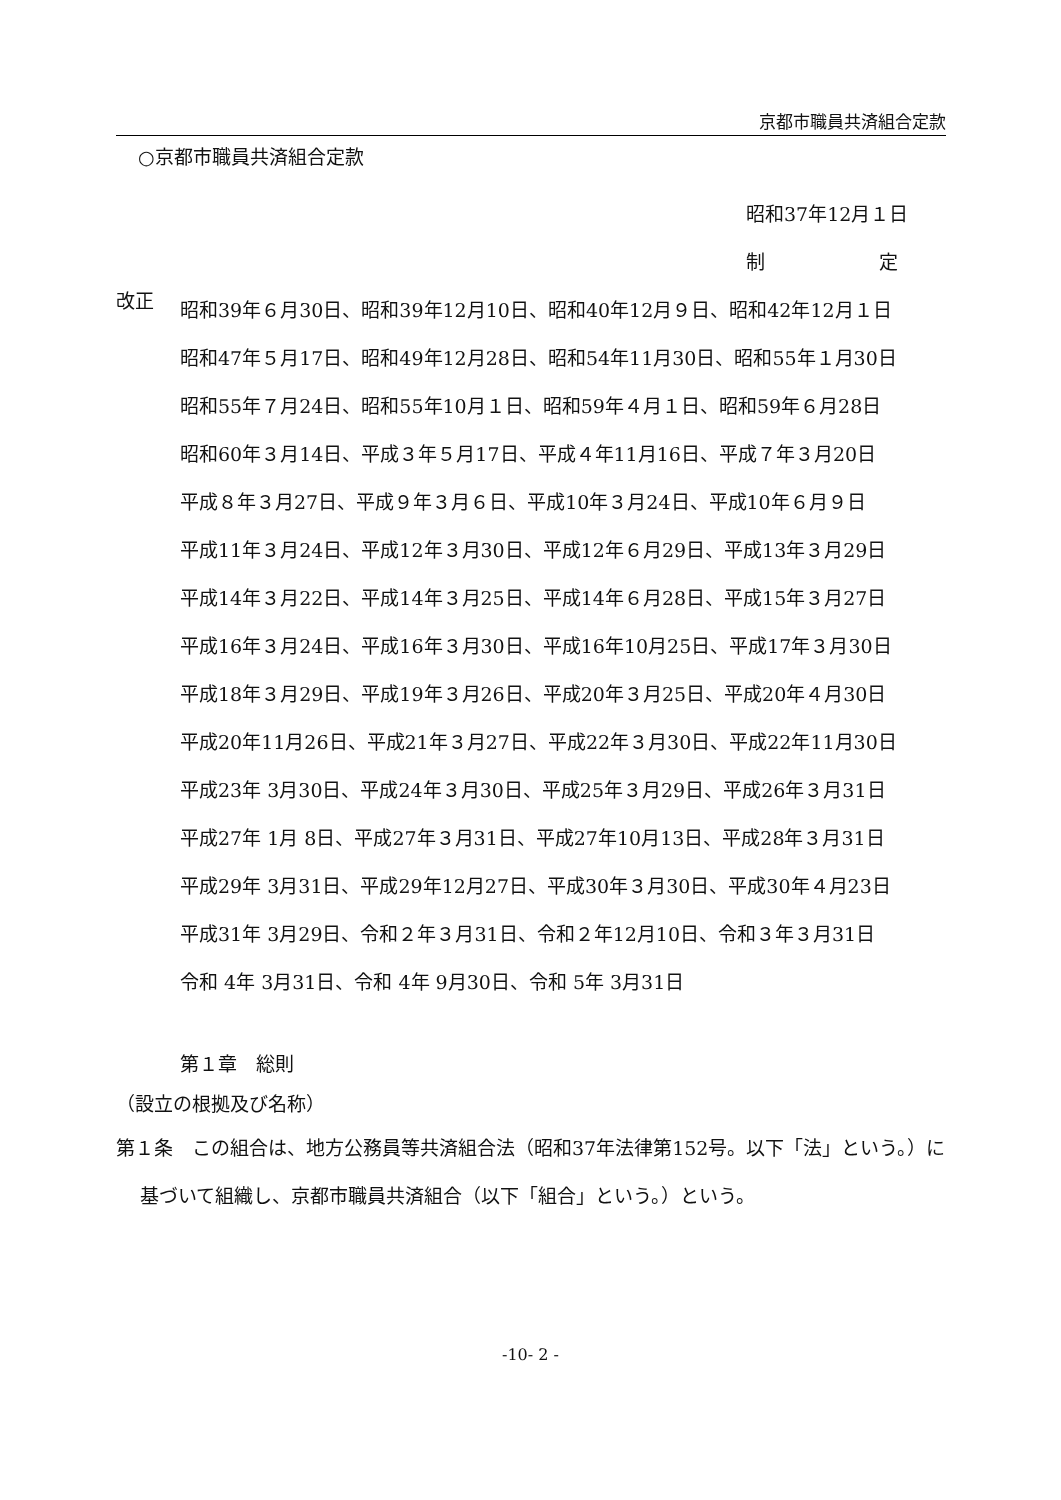京都市職員共済組合定款
○京都市職員共済組合定款
昭和37年12月１日
制　　　　　　定
改正
昭和39年６月30日、昭和39年12月10日、昭和40年12月９日、昭和42年12月１日
昭和47年５月17日、昭和49年12月28日、昭和54年11月30日、昭和55年１月30日
昭和55年７月24日、昭和55年10月１日、昭和59年４月１日、昭和59年６月28日
昭和60年３月14日、平成３年５月17日、平成４年11月16日、平成７年３月20日
平成８年３月27日、平成９年３月６日、平成10年３月24日、平成10年６月９日
平成11年３月24日、平成12年３月30日、平成12年６月29日、平成13年３月29日
平成14年３月22日、平成14年３月25日、平成14年６月28日、平成15年３月27日
平成16年３月24日、平成16年３月30日、平成16年10月25日、平成17年３月30日
平成18年３月29日、平成19年３月26日、平成20年３月25日、平成20年４月30日
平成20年11月26日、平成21年３月27日、平成22年３月30日、平成22年11月30日
平成23年 3月30日、平成24年３月30日、平成25年３月29日、平成26年３月31日
平成27年 1月 8日、平成27年３月31日、平成27年10月13日、平成28年３月31日
平成29年 3月31日、平成29年12月27日、平成30年３月30日、平成30年４月23日
平成31年 3月29日、令和２年３月31日、令和２年12月10日、令和３年３月31日
令和 4年 3月31日、令和 4年 9月30日、令和 5年 3月31日
第１章　総則
（設立の根拠及び名称）
第１条　この組合は、地方公務員等共済組合法（昭和37年法律第152号。以下「法」という。）に基づいて組織し、京都市職員共済組合（以下「組合」という。）という。
-10- 2 -